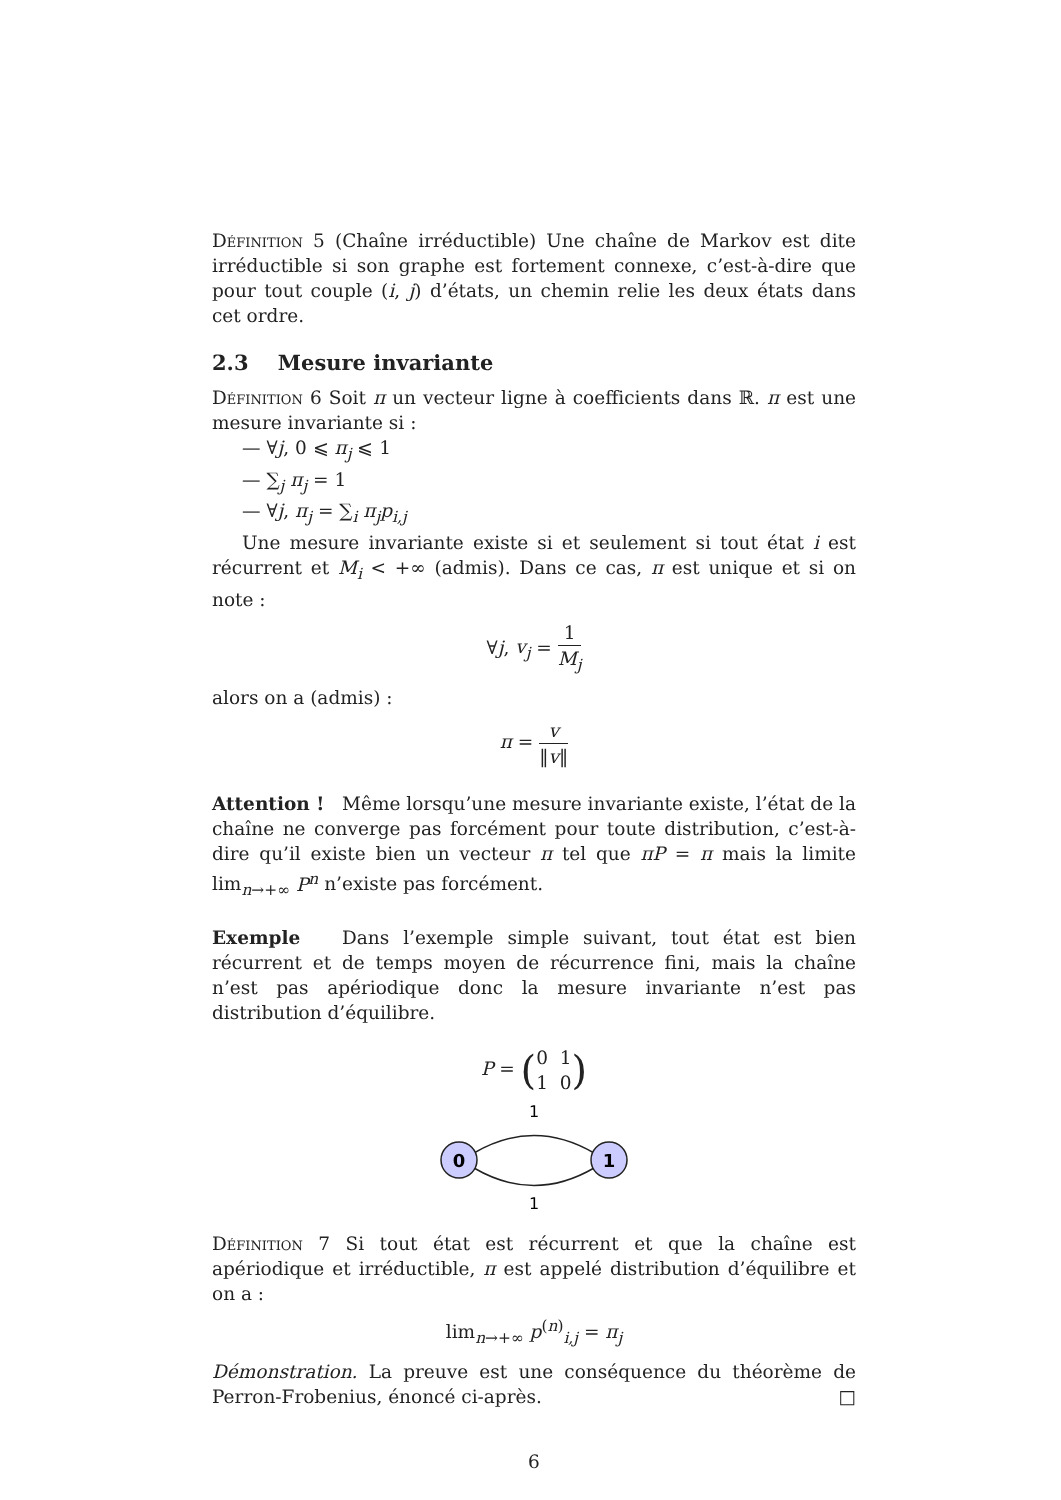Définition 5 (Chaîne irréductible) Une chaîne de Markov est dite irréductible si son graphe est fortement connexe, c’est-à-dire que pour tout couple (i, j) d’états, un chemin relie les deux états dans cet ordre.
2.3 Mesure invariante
Définition 6 Soit π un vecteur ligne à coefficients dans ℝ. π est une mesure invariante si :
— ∀j, 0 ⩽ π<sub>j</sub> ⩽ 1
— ∑<sub>j</sub> π<sub>j</sub> = 1
— ∀j, π<sub>j</sub> = ∑<sub>i</sub> π<sub>j</sub>p<sub>i,j</sub>
Une mesure invariante existe si et seulement si tout état i est récurrent et M<sub>i</sub> < +∞ (admis). Dans ce cas, π est unique et si on note :
∀j, v<sub>j</sub> = 1 M<sub>j</sub>
alors on a (admis) :
π = v ‖v‖
Attention ! Même lorsqu’une mesure invariante existe, l’état de la chaîne ne converge pas forcément pour toute distribution, c’est-à-dire qu’il existe bien un vecteur π tel que πP = π mais la limite lim<sub>n→+∞</sub> P<sup>n</sup> n’existe pas forcément.
Exemple Dans l’exemple simple suivant, tout état est bien récurrent et de temps moyen de récurrence fini, mais la chaîne n’est pas apériodique donc la mesure invariante n’est pas distribution d’équilibre.
P = (0 1 1 0)
1
0
1
1
Définition 7 Si tout état est récurrent et que la chaîne est apériodique et irréductible, π est appelé distribution d’équilibre et on a :
lim<sub>n→+∞</sub> p<sup>(n)</sup><sub>i,j</sub> = π<sub>j</sub>
Démonstration. La preuve est une conséquence du théorème de Perron-Frobenius, énoncé ci-après. □
6